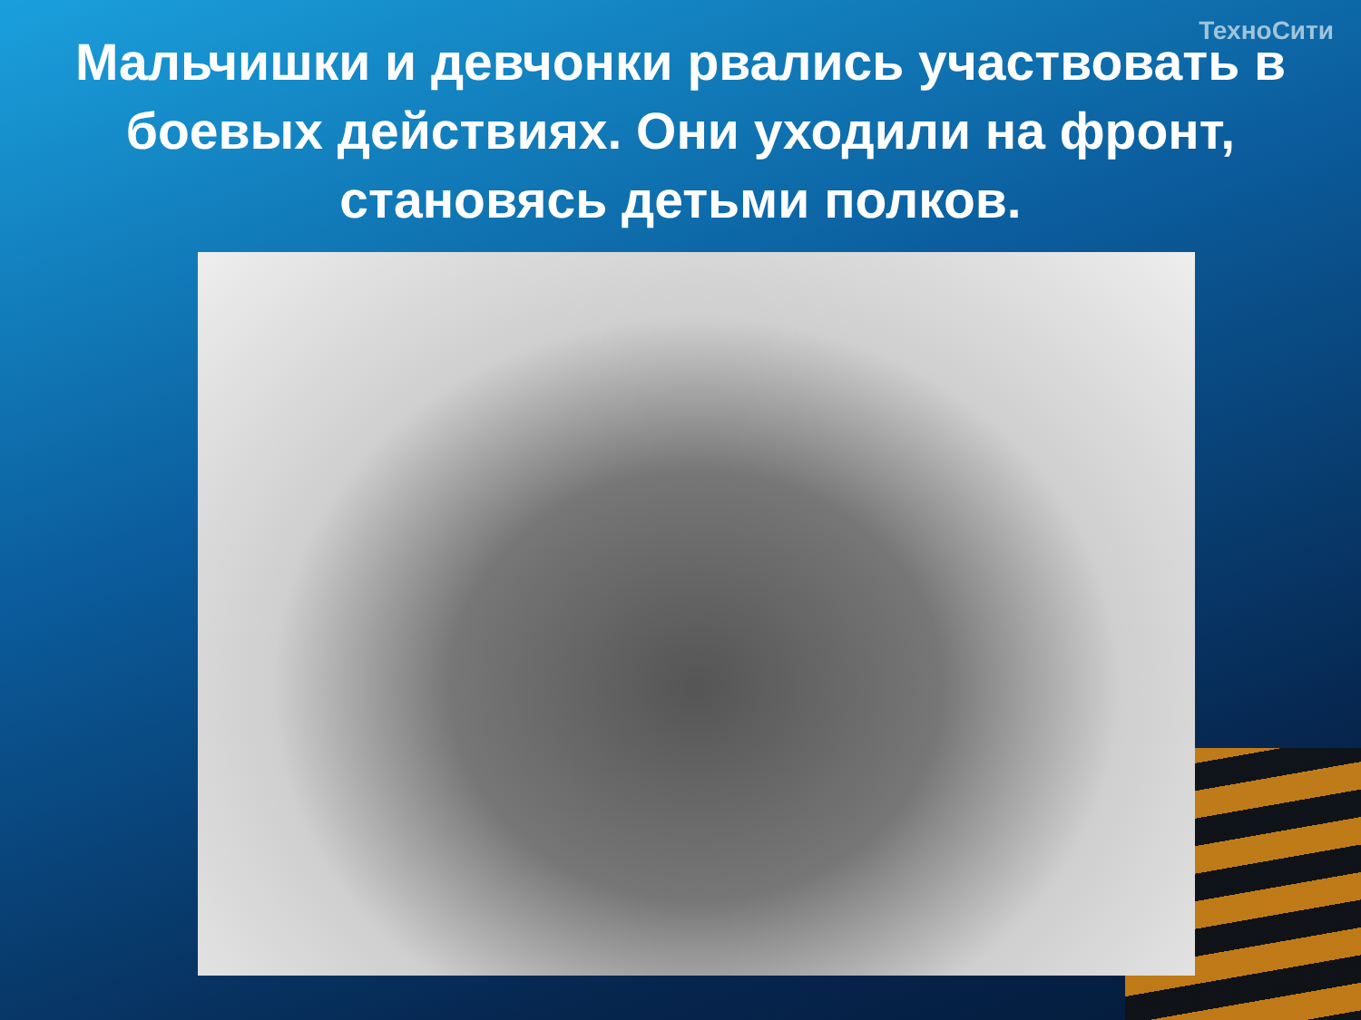ТехноСити
Мальчишки и девчонки рвались участвовать в боевых действиях. Они уходили на фронт, становясь детьми полков.